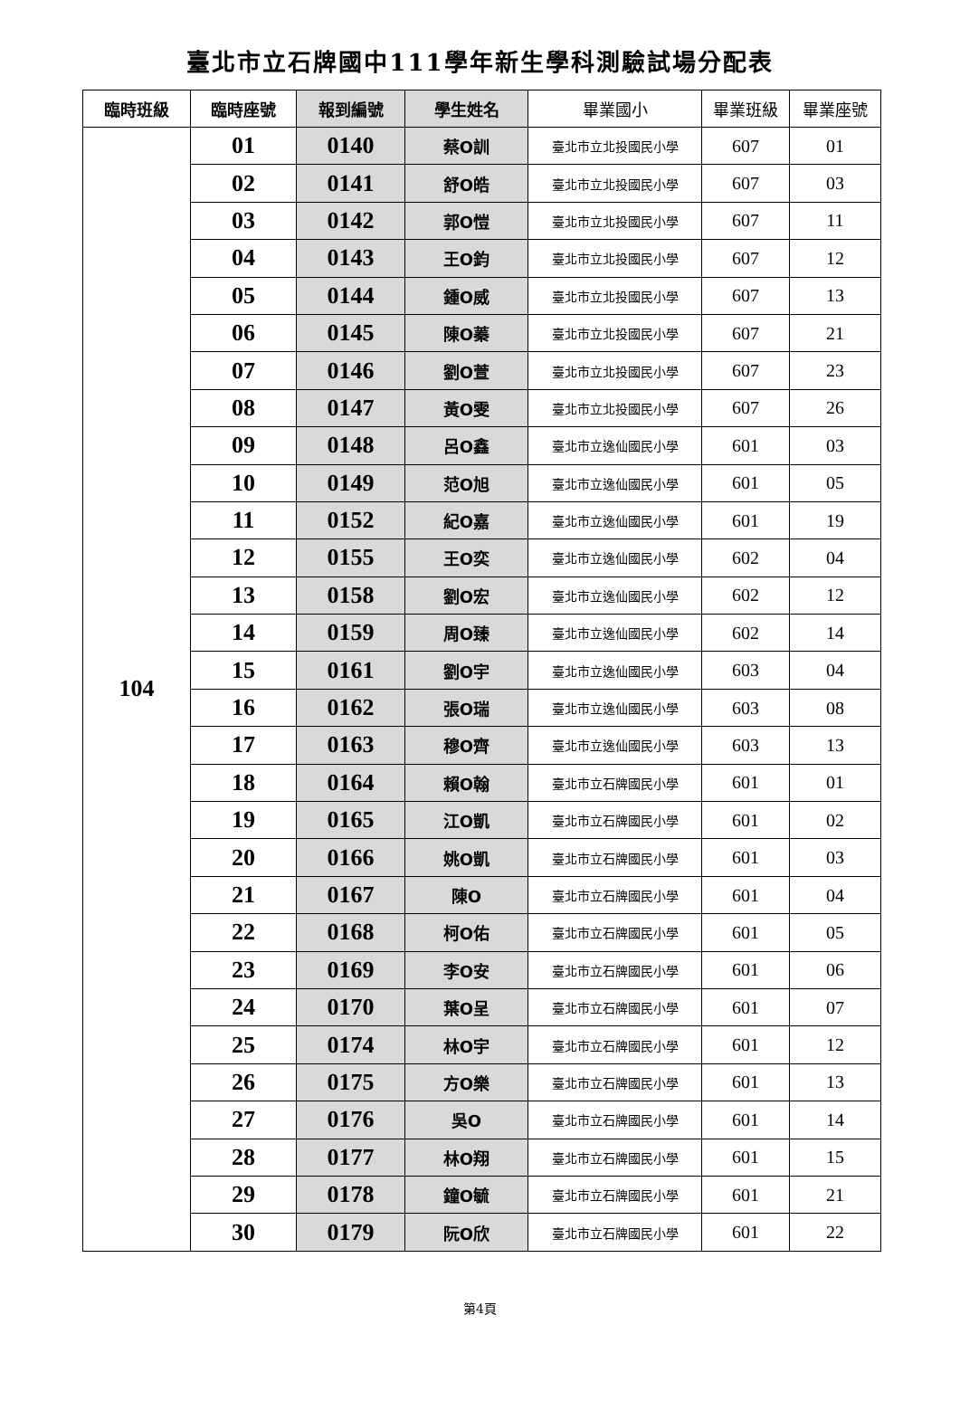臺北市立石牌國中111學年新生學科測驗試場分配表
| 臨時班級 | 臨時座號 | 報到編號 | 學生姓名 | 畢業國小 | 畢業班級 | 畢業座號 |
| --- | --- | --- | --- | --- | --- | --- |
| 104 | 01 | 0140 | 蔡O訓 | 臺北市立北投國民小學 | 607 | 01 |
| | 02 | 0141 | 舒O皓 | 臺北市立北投國民小學 | 607 | 03 |
| | 03 | 0142 | 郭O愷 | 臺北市立北投國民小學 | 607 | 11 |
| | 04 | 0143 | 王O鈞 | 臺北市立北投國民小學 | 607 | 12 |
| | 05 | 0144 | 鍾O威 | 臺北市立北投國民小學 | 607 | 13 |
| | 06 | 0145 | 陳O蓁 | 臺北市立北投國民小學 | 607 | 21 |
| | 07 | 0146 | 劉O萱 | 臺北市立北投國民小學 | 607 | 23 |
| | 08 | 0147 | 黃O雯 | 臺北市立北投國民小學 | 607 | 26 |
| | 09 | 0148 | 呂O鑫 | 臺北市立逸仙國民小學 | 601 | 03 |
| | 10 | 0149 | 范O旭 | 臺北市立逸仙國民小學 | 601 | 05 |
| | 11 | 0152 | 紀O嘉 | 臺北市立逸仙國民小學 | 601 | 19 |
| | 12 | 0155 | 王O奕 | 臺北市立逸仙國民小學 | 602 | 04 |
| | 13 | 0158 | 劉O宏 | 臺北市立逸仙國民小學 | 602 | 12 |
| | 14 | 0159 | 周O臻 | 臺北市立逸仙國民小學 | 602 | 14 |
| | 15 | 0161 | 劉O宇 | 臺北市立逸仙國民小學 | 603 | 04 |
| | 16 | 0162 | 張O瑞 | 臺北市立逸仙國民小學 | 603 | 08 |
| | 17 | 0163 | 穆O齊 | 臺北市立逸仙國民小學 | 603 | 13 |
| | 18 | 0164 | 賴O翰 | 臺北市立石牌國民小學 | 601 | 01 |
| | 19 | 0165 | 江O凱 | 臺北市立石牌國民小學 | 601 | 02 |
| | 20 | 0166 | 姚O凱 | 臺北市立石牌國民小學 | 601 | 03 |
| | 21 | 0167 | 陳O | 臺北市立石牌國民小學 | 601 | 04 |
| | 22 | 0168 | 柯O佑 | 臺北市立石牌國民小學 | 601 | 05 |
| | 23 | 0169 | 李O安 | 臺北市立石牌國民小學 | 601 | 06 |
| | 24 | 0170 | 葉O呈 | 臺北市立石牌國民小學 | 601 | 07 |
| | 25 | 0174 | 林O宇 | 臺北市立石牌國民小學 | 601 | 12 |
| | 26 | 0175 | 方O樂 | 臺北市立石牌國民小學 | 601 | 13 |
| | 27 | 0176 | 吳O | 臺北市立石牌國民小學 | 601 | 14 |
| | 28 | 0177 | 林O翔 | 臺北市立石牌國民小學 | 601 | 15 |
| | 29 | 0178 | 鐘O毓 | 臺北市立石牌國民小學 | 601 | 21 |
| | 30 | 0179 | 阮O欣 | 臺北市立石牌國民小學 | 601 | 22 |
第4頁